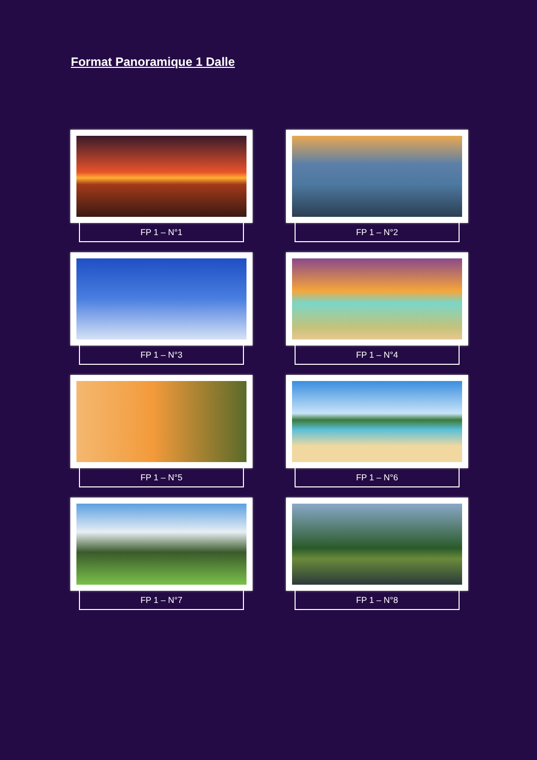Format Panoramique 1 Dalle
FP 1 – N°1
FP 1 – N°2
FP 1 – N°3
FP 1 – N°4
FP 1 – N°5
FP 1 – N°6
FP 1 – N°7
FP 1 – N°8